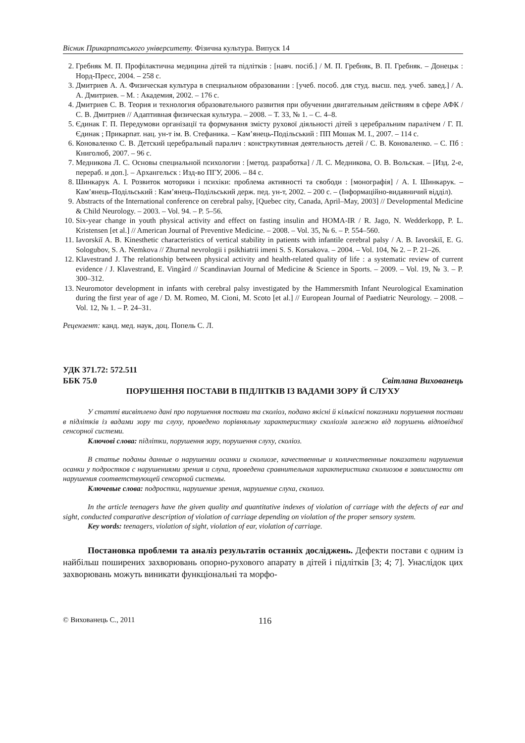Вісник Прикарпатського університету. Фізична культура. Випуск 14
2. Гребняк М. П. Профілактична медицина дітей та підлітків : [навч. посіб.] / М. П. Гребняк, В. П. Гребняк. – Донецьк : Норд-Пресс, 2004. – 258 с.
3. Дмитриев А. А. Физическая культура в специальном образовании : [учеб. пособ. для студ. высш. пед. учеб. завед.] / А. А. Дмитриев. – М. : Академия, 2002. – 176 с.
4. Дмитриев С. В. Теория и технология образовательного развития при обучении двигательным действиям в сфере АФК / С. В. Дмитриев // Адаптивная физическая культура. – 2008. – Т. 33, № 1. – С. 4–8.
5. Єдинак Г. П. Передумови організації та формування змісту рухової діяльності дітей з церебральним паралічем / Г. П. Єдинак ; Прикарпат. нац. ун-т ім. В. Стефаника. – Кам’янець-Подільський : ПП Мошак М. І., 2007. – 114 с.
6. Коноваленко С. В. Детский церебральный паралич : констркутивная деятельность детей / С. В. Коноваленко. – С. Пб : Книголюб, 2007. – 96 с.
7. Медникова Л. С. Основы специальной психологии : [метод. разработка] / Л. С. Медникова, О. В. Вольская. – [Изд. 2-е, перераб. и доп.]. – Архангельск : Изд-во ПГУ, 2006. – 84 с.
8. Шинкарук А. І. Розвиток моторики і психіки: проблема активності та свободи : [монографія] / А. І. Шинкарук. – Кам’янець-Подільський : Кам’янець-Подільський держ. пед. ун-т, 2002. – 200 с. – (Інформаційно-видавничий відділ).
9. Abstracts of the International conference on cerebral palsy, [Quebec city, Canada, April–May, 2003] // Developmental Medicine & Child Neurology. – 2003. – Vol. 94. – P. 5–56.
10. Six-year change in youth physical activity and effect on fasting insulin and HOMA-IR / R. Jago, N. Wedderkopp, P. L. Kristensen [et al.] // American Journal of Preventive Medicine. – 2008. – Vol. 35, № 6. – P. 554–560.
11. Iavorskiĭ A. B. Kinesthetic characteristics of vertical stability in patients with infantile cerebral palsy / A. B. Iavorskiĭ, E. G. Sologubov, S. A. Nemkova // Zhurnal nevrologii i psikhiatrii imeni S. S. Korsakova. – 2004. – Vol. 104, № 2. – P. 21–26.
12. Klavestrand J. The relationship between physical activity and health-related quality of life : a systematic review of current evidence / J. Klavestrand, E. Vingård // Scandinavian Journal of Medicine & Science in Sports. – 2009. – Vol. 19, № 3. – P. 300–312.
13. Neuromotor development in infants with cerebral palsy investigated by the Hammersmith Infant Neurological Examination during the first year of age / D. M. Romeo, M. Cioni, M. Scoto [et al.] // European Journal of Paediatric Neurology. – 2008. – Vol. 12, № 1. – P. 24–31.
Рецензент: канд. мед. наук, доц. Попель С. Л.
УДК 371.72: 572.511
ББК 75.0 Світлана Вихованець
ПОРУШЕННЯ ПОСТАВИ В ПІДЛІТКІВ ІЗ ВАДАМИ ЗОРУ Й СЛУХУ
У статті висвітлено дані про порушення постави та сколіоз, подано якісні й кількісні показники порушення постави в підлітків із вадами зору та слуху, проведено порівняльну характеристику сколіозів залежно від порушень відповідної сенсорної системи.
Ключові слова: підлітки, порушення зору, порушення слуху, сколіоз.
В статье поданы данные о нарушении осанки и сколиозе, качественные и количественные показатели нарушения осанки у подростков с нарушениями зрения и слуха, проведена сравнительная характеристика сколиозов в зависимости от нарушения соответствующей сенсорной системы.
Ключевые слова: подростки, нарушение зрения, нарушение слуха, сколиоз.
In the article teenagers have the given quality and quantitative indexes of violation of carriage with the defects of ear and sight, conducted comparative description of violation of carriage depending on violation of the proper sensory system.
Key words: teenagers, violation of sight, violation of ear, violation of carriage.
Постановка проблеми та аналіз результатів останніх досліджень. Дефекти постави є одним із найбільш поширених захворювань опорно-рухового апарату в дітей і підлітків [3; 4; 7]. Унаслідок цих захворювань можуть виникати функціональні та морфо-
© Вихованець С., 2011 116